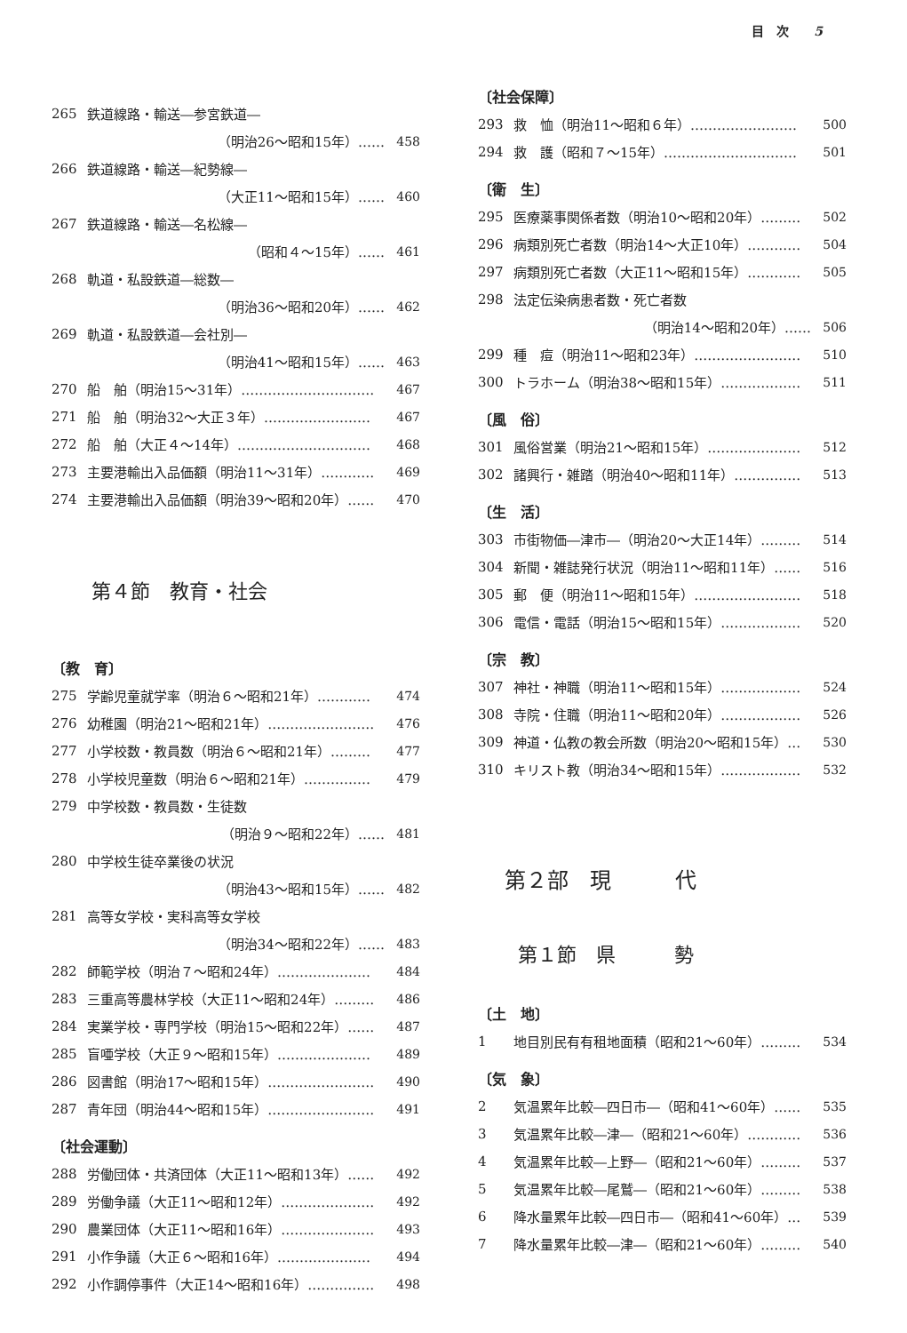目　次　　5
265 鉄道線路・輸送―参宮鉄道―
（明治26～昭和15年）…… 458
266 鉄道線路・輸送―紀勢線―
（大正11～昭和15年）…… 460
267 鉄道線路・輸送―名松線―
（昭和４～15年）…… 461
268 軌道・私設鉄道―総数―
（明治36～昭和20年）…… 462
269 軌道・私設鉄道―会社別―
（明治41～昭和15年）…… 463
270 船　舶（明治15～31年）………………………… 467
271 船　舶（明治32～大正３年）…………………… 467
272 船　舶（大正４～14年）………………………… 468
273 主要港輸出入品価額（明治11～31年）………… 469
274 主要港輸出入品価額（明治39～昭和20年）…… 470
第４節　教育・社会
〔教　育〕
275 学齢児童就学率（明治６～昭和21年）………… 474
276 幼稚園（明治21～昭和21年）…………………… 476
277 小学校数・教員数（明治６～昭和21年）……… 477
278 小学校児童数（明治６～昭和21年）…………… 479
279 中学校数・教員数・生徒数
（明治９～昭和22年）…… 481
280 中学校生徒卒業後の状況
（明治43～昭和15年）…… 482
281 高等女学校・実科高等女学校
（明治34～昭和22年）…… 483
282 師範学校（明治７～昭和24年）………………… 484
283 三重高等農林学校（大正11～昭和24年）……… 486
284 実業学校・専門学校（明治15～昭和22年）…… 487
285 盲唖学校（大正９～昭和15年）………………… 489
286 図書館（明治17～昭和15年）…………………… 490
287 青年団（明治44～昭和15年）…………………… 491
〔社会運動〕
288 労働団体・共済団体（大正11～昭和13年）…… 492
289 労働争議（大正11～昭和12年）………………… 492
290 農業団体（大正11～昭和16年）………………… 493
291 小作争議（大正６～昭和16年）………………… 494
292 小作調停事件（大正14～昭和16年）…………… 498
〔社会保障〕
293 救　恤（明治11～昭和６年）…………………… 500
294 救　護（昭和７～15年）………………………… 501
〔衛　生〕
295 医療薬事関係者数（明治10～昭和20年）……… 502
296 病類別死亡者数（明治14～大正10年）………… 504
297 病類別死亡者数（大正11～昭和15年）………… 505
298 法定伝染病患者数・死亡者数
（明治14～昭和20年）…… 506
299 種　痘（明治11～昭和23年）…………………… 510
300 トラホーム（明治38～昭和15年）……………… 511
〔風　俗〕
301 風俗営業（明治21～昭和15年）………………… 512
302 諸興行・雑踏（明治40～昭和11年）…………… 513
〔生　活〕
303 市街物価―津市―（明治20～大正14年）……… 514
304 新聞・雑誌発行状況（明治11～昭和11年）…… 516
305 郵　便（明治11～昭和15年）…………………… 518
306 電信・電話（明治15～昭和15年）……………… 520
〔宗　教〕
307 神社・神職（明治11～昭和15年）……………… 524
308 寺院・住職（明治11～昭和20年）……………… 526
309 神道・仏教の教会所数（明治20～昭和15年）… 530
310 キリスト教（明治34～昭和15年）……………… 532
第２部　現　　　代
第１節　県　　　勢
〔土　地〕
1 地目別民有有租地面積（昭和21～60年）……… 534
〔気　象〕
2 気温累年比較―四日市―（昭和41～60年）…… 535
3 気温累年比較―津―（昭和21～60年）………… 536
4 気温累年比較―上野―（昭和21～60年）……… 537
5 気温累年比較―尾鷲―（昭和21～60年）……… 538
6 降水量累年比較―四日市―（昭和41～60年）… 539
7 降水量累年比較―津―（昭和21～60年）……… 540